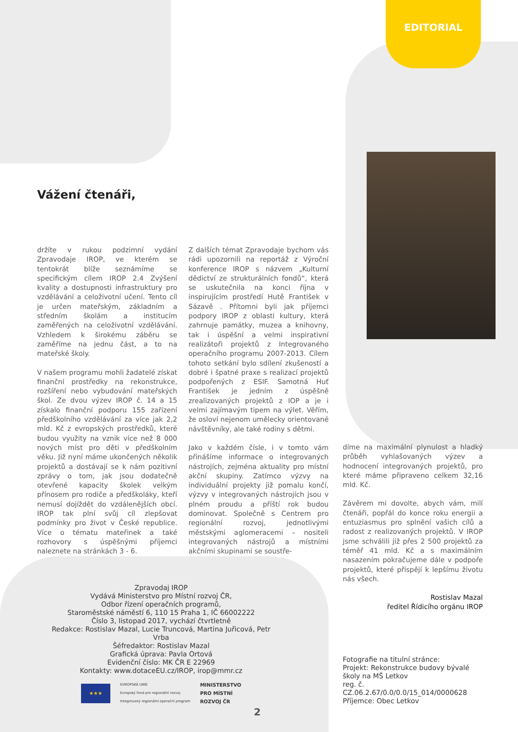EDITORIAL
Vážení čtenáři,
držíte v rukou podzimní vydání Zpravodaje IROP, ve kterém se tentokrát blíže seznámíme se specifickým cílem IROP 2.4 Zvýšení kvality a dostupnosti infrastruktury pro vzdělávání a celoživotní učení. Tento cíl je určen mateřským, základním a středním školám a institucím zaměřených na celoživotní vzdělávání. Vzhledem k širokému záběru se zaměříme na jednu část, a to na mateřské školy.
V našem programu mohli žadatelé získat finanční prostředky na rekonstrukce, rozšíření nebo vybudování mateřských škol. Ze dvou výzev IROP č. 14 a 15 získalo finanční podporu 155 zařízení předškolního vzdělávání za více jak 2,2 mld. Kč z evropských prostředků, které budou využity na vznik více než 8 000 nových míst pro děti v předškolním věku. Již nyní máme ukončených několik projektů a dostávají se k nám pozitivní zprávy o tom, jak jsou dodatečně otevřené kapacity školek velkým přínosem pro rodiče a předškoláky, kteří nemusí dojíždět do vzdálenějších obcí. IROP tak plní svůj cíl zlepšovat podmínky pro život v České republice. Více o tématu mateřinek a také rozhovory s úspěšnými příjemci naleznete na stránkách 3 - 6.
Z dalších témat Zpravodaje bychom vás rádi upozornili na reportáž z Výroční konference IROP s názvem „Kulturní dědictví ze strukturálních fondů“, která se uskutečnila na konci října v inspirujícím prostředí Hutě František v Sázavě . Přítomni byli jak příjemci podpory IROP z oblasti kultury, která zahrnuje památky, muzea a knihovny, tak i úspěšní a velmi inspirativní realizátoři projektů z Integrovaného operačního programu 2007-2013. Cílem tohoto setkání bylo sdílení zkušeností a dobré i špatné praxe s realizací projektů podpořených z ESIF. Samotná Huť František je jedním z úspěšně zrealizovaných projektů z IOP a je i velmi zajímavým tipem na výlet. Věřím, že osloví nejenom umělecky orientované návštěvníky, ale také rodiny s dětmi.
Jako v každém čísle, i v tomto vám přinášíme informace o integrovaných nástrojích, zejména aktuality pro místní akční skupiny. Zatímco výzvy na individuální projekty již pomalu končí, výzvy v integrovaných nástrojích jsou v plném proudu a příští rok budou dominovat. Společně s Centrem pro regionální rozvoj, jednotlivými městskými aglomeracemi – nositeli integrovaných nástrojů a místními akčními skupinami se soustře-
díme na maximální plynulost a hladký průběh vyhlašovaných výzev a hodnocení integrovaných projektů, pro které máme připraveno celkem 32,16 mld. Kč.
Závěrem mi dovolte, abych vám, milí čtenáři, popřál do konce roku energii a entuziasmus pro splnění vašich cílů a radost z realizovaných projektů. V IROP jsme schválili již přes 2 500 projektů za téměř 41 mld. Kč a s maximálním nasazením pokračujeme dále v podpoře projektů, které přispějí k lepšímu životu nás všech.
Rostislav Mazal
ředitel Řídicího orgánu IROP
Zpravodaj IROP
Vydává Ministerstvo pro Místní rozvoj ČR,
Odbor řízení operačních programů,
Staroměstské náměstí 6, 110 15 Praha 1, IČ 66002222
Číslo 3, listopad 2017, vychází čtvrtletně
Redakce: Rostislav Mazal, Lucie Truncová, Martina Juřicová, Petr Vrba
Šéfredaktor: Rostislav Mazal
Grafická úprava: Pavla Ortová
Evidenční číslo: MK ČR E 22969
Kontakty: www.dotaceEU.cz/IROP, irop@mmr.cz
★★★
EVROPSKÁ UNIE
Evropský fond pro regionální rozvoj
Integrovaný regionální operační program
MINISTERSTVO
PRO MÍSTNÍ
ROZVOJ ČR
Fotografie na titulní stránce:
Projekt: Rekonstrukce budovy bývalé školy na MŠ Letkov
reg. č. CZ.06.2.67/0.0/0.0/15_014/0000628
Příjemce: Obec Letkov
2